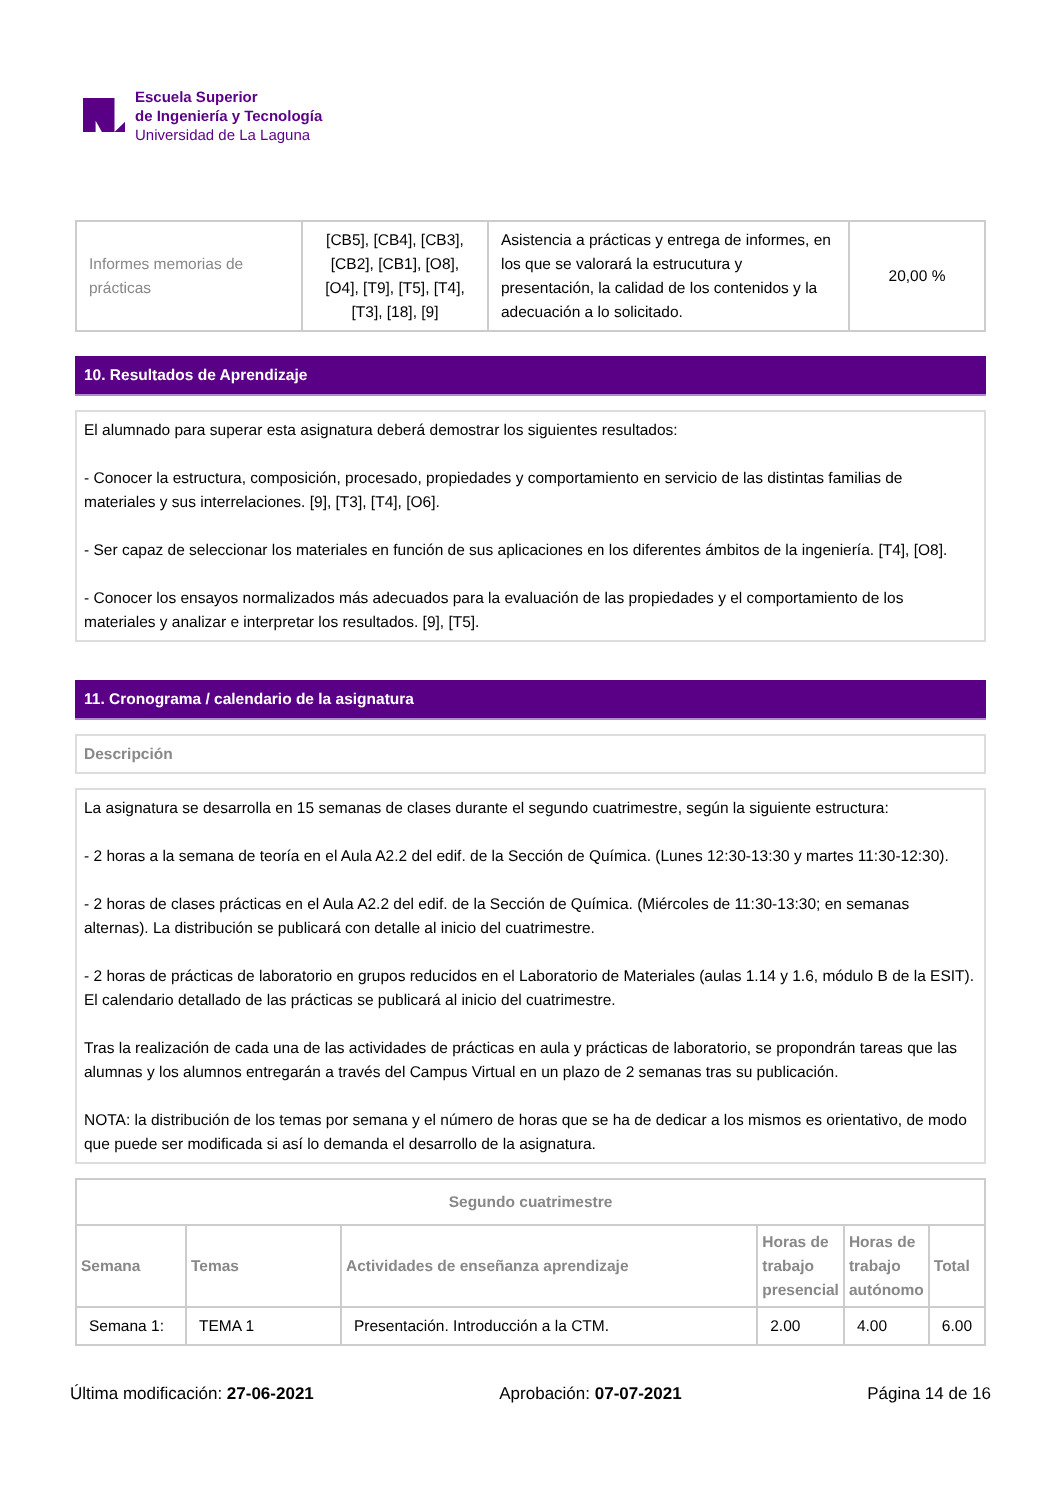Escuela Superior
de Ingeniería y Tecnología
Universidad de La Laguna
| Informes memorias de prácticas | [CB5], [CB4], [CB3], [CB2], [CB1], [O8], [O4], [T9], [T5], [T4], [T3], [18], [9] | Asistencia a prácticas y entrega de informes, en los que se valorará la estrucutura y presentación, la calidad de los contenidos y la adecuación a lo solicitado. | 20,00 % |
10. Resultados de Aprendizaje
El alumnado para superar esta asignatura deberá demostrar los siguientes resultados:
- Conocer la estructura, composición, procesado, propiedades y comportamiento en servicio de las distintas familias de materiales y sus interrelaciones. [9], [T3], [T4], [O6].
- Ser capaz de seleccionar los materiales en función de sus aplicaciones en los diferentes ámbitos de la ingeniería. [T4], [O8].
- Conocer los ensayos normalizados más adecuados para la evaluación de las propiedades y el comportamiento de los materiales y analizar e interpretar los resultados. [9], [T5].
11. Cronograma / calendario de la asignatura
Descripción
La asignatura se desarrolla en 15 semanas de clases durante el segundo cuatrimestre, según la siguiente estructura:
- 2 horas a la semana de teoría en el Aula A2.2 del edif. de la Sección de Química. (Lunes 12:30-13:30 y martes 11:30-12:30).
- 2 horas de clases prácticas en el Aula A2.2 del edif. de la Sección de Química. (Miércoles de 11:30-13:30; en semanas alternas). La distribución se publicará con detalle al inicio del cuatrimestre.
- 2 horas de prácticas de laboratorio en grupos reducidos en el Laboratorio de Materiales (aulas 1.14 y 1.6, módulo B de la ESIT). El calendario detallado de las prácticas se publicará al inicio del cuatrimestre.
Tras la realización de cada una de las actividades de prácticas en aula y prácticas de laboratorio, se propondrán tareas que las alumnas y los alumnos entregarán a través del Campus Virtual en un plazo de 2 semanas tras su publicación.
NOTA: la distribución de los temas por semana y el número de horas que se ha de dedicar a los mismos es orientativo, de modo que puede ser modificada si así lo demanda el desarrollo de la asignatura.
| Segundo cuatrimestre | | | | | |
| --- | --- | --- | --- | --- | --- |
| Semana | Temas | Actividades de enseñanza aprendizaje | Horas de trabajo presencial | Horas de trabajo autónomo | Total |
| Semana 1: | TEMA 1 | Presentación. Introducción a la CTM. | 2.00 | 4.00 | 6.00 |
Última modificación: 27-06-2021 Aprobación: 07-07-2021 Página 14 de 16